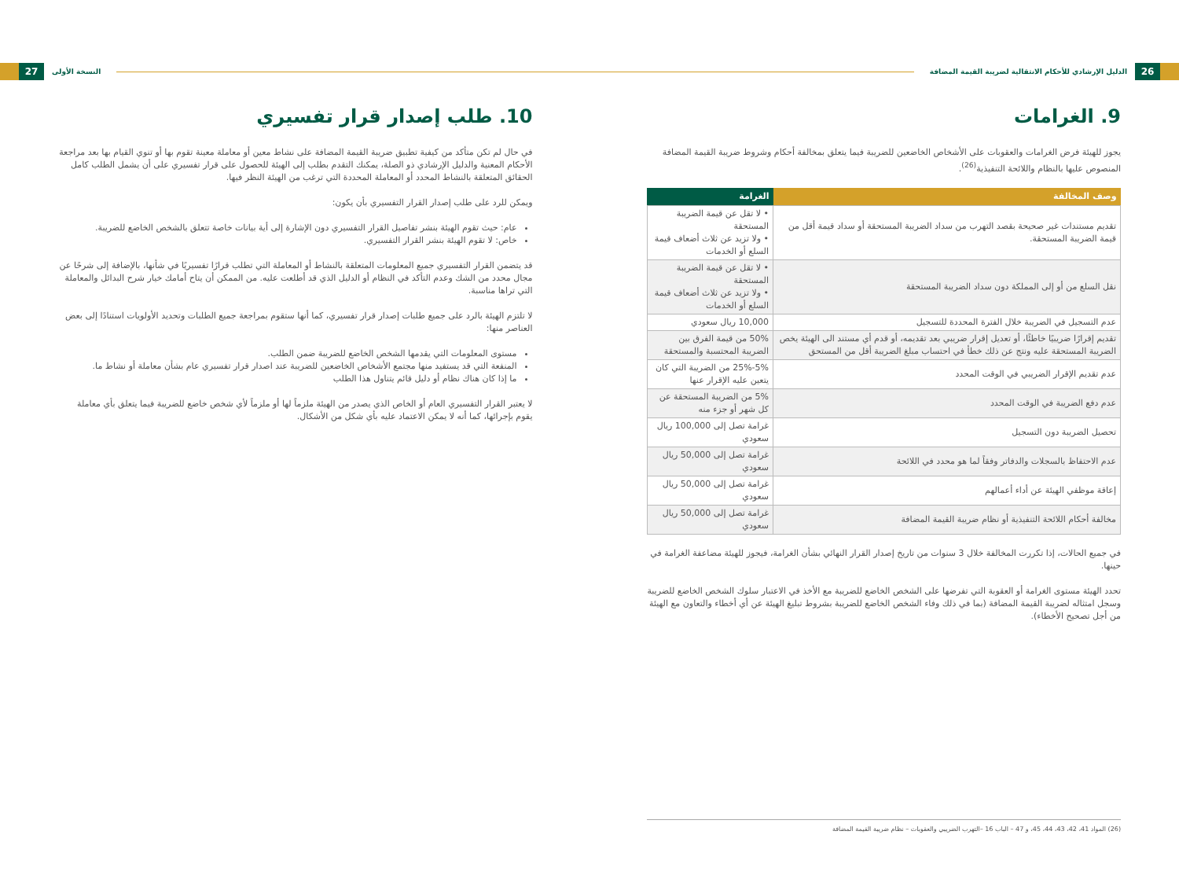26
الدليل الإرشادي للأحكام الانتقالية لضريبة القيمة المضافة
النسخة الأولى
27
9. الغرامات
يجوز للهيئة فرض الغرامات والعقوبات على الأشخاص الخاضعين للضريبة فيما يتعلق بمخالفة أحكام وشروط ضريبة القيمة المضافة المنصوص عليها بالنظام واللائحة التنفيذية<sup>(26)</sup>.
| وصف المخالفة | الغرامة |
| --- | --- |
| تقديم مستندات غير صحيحة بقصد التهرب من سداد الضريبة المستحقة أو سداد قيمة أقل من قيمة الضريبة المستحقة. | • لا تقل عن قيمة الضريبة المستحقة • ولا تزيد عن ثلاث أضعاف قيمة السلع أو الخدمات |
| نقل السلع من أو إلى المملكة دون سداد الضريبة المستحقة | • لا تقل عن قيمة الضريبة المستحقة • ولا تزيد عن ثلاث أضعاف قيمة السلع أو الخدمات |
| عدم التسجيل في الضريبة خلال الفترة المحددة للتسجيل | 10,000 ريال سعودي |
| تقديم إقرارًا ضريبيًا خاطئًا، أو تعديل إقرار ضريبي بعد تقديمه، أو قدم أي مستند الى الهيئة يخص الضريبة المستحقة عليه ونتج عن ذلك خطأ في احتساب مبلغ الضريبة أقل من المستحق | 50% من قيمة الفرق بين الضريبة المحتسبة والمستحقة |
| عدم تقديم الإقرار الضريبي في الوقت المحدد | 5%-25% من الضريبة التي كان يتعين عليه الإقرار عنها |
| عدم دفع الضريبة في الوقت المحدد | 5% من الضريبة المستحقة عن كل شهر أو جزء منه |
| تحصيل الضريبة دون التسجيل | غرامة تصل إلى 100,000 ريال سعودي |
| عدم الاحتفاظ بالسجلات والدفاتر وفقاً لما هو محدد في اللائحة | غرامة تصل إلى 50,000 ريال سعودي |
| إعاقة موظفي الهيئة عن أداء أعمالهم | غرامة تصل إلى 50,000 ريال سعودي |
| مخالفة أحكام اللائحة التنفيذية أو نظام ضريبة القيمة المضافة | غرامة تصل إلى 50,000 ريال سعودي |
في جميع الحالات، إذا تكررت المخالفة خلال 3 سنوات من تاريخ إصدار القرار النهائي بشأن الغرامة، فيجوز للهيئة مضاعفة الغرامة في حينها.
تحدد الهيئة مستوى الغرامة أو العقوبة التي تفرضها على الشخص الخاضع للضريبة مع الأخذ في الاعتبار سلوك الشخص الخاضع للضريبة وسجل امتثاله لضريبة القيمة المضافة (بما في ذلك وفاء الشخص الخاضع للضريبة بشروط تبليغ الهيئة عن أي أخطاء والتعاون مع الهيئة من أجل تصحيح الأخطاء).
(26) المواد 41، 42، 43، 44، 45، و 47 – الباب 16 –التهرب الضريبي والعقوبات – نظام ضريبة القيمة المضافة
10. طلب إصدار قرار تفسيري
في حال لم تكن متأكد من كيفية تطبيق ضريبة القيمة المضافة على نشاط معين أو معاملة معينة تقوم بها أو تنوي القيام بها بعد مراجعة الأحكام المعنية والدليل الإرشادي ذو الصلة، يمكنك التقدم بطلب إلى الهيئة للحصول على قرار تفسيري على أن يشمل الطلب كامل الحقائق المتعلقة بالنشاط المحدد أو المعاملة المحددة التي ترغب من الهيئة النظر فيها.
ويمكن للرد على طلب إصدار القرار التفسيري بأن يكون:
عام: حيث تقوم الهيئة بنشر تفاصيل القرار التفسيري دون الإشارة إلى أية بيانات خاصة تتعلق بالشخص الخاضع للضريبة.
خاص: لا تقوم الهيئة بنشر القرار التفسيري.
قد يتضمن القرار التفسيري جميع المعلومات المتعلقة بالنشاط أو المعاملة التي تطلب قرارًا تفسيريًا في شأنها، بالإضافة إلى شرحًا عن مجال محدد من الشك وعدم التأكد في النظام أو الدليل الذي قد أطلعت عليه. من الممكن أن يتاح أمامك خيار شرح البدائل والمعاملة التي تراها مناسبة.
لا تلتزم الهيئة بالرد على جميع طلبات إصدار قرار تفسيري، كما أنها ستقوم بمراجعة جميع الطلبات وتحديد الأولويات استنادًا إلى بعض العناصر منها:
مستوى المعلومات التي يقدمها الشخص الخاضع للضريبة ضمن الطلب.
المنفعة التي قد يستفيد منها مجتمع الأشخاص الخاضعين للضريبة عند اصدار قرار تفسيري عام بشأن معاملة أو نشاط ما.
ما إذا كان هناك نظام أو دليل قائم يتناول هذا الطلب
لا يعتبر القرار التفسيري العام أو الخاص الذي يصدر من الهيئة ملزماً لها أو ملزماً لأي شخص خاضع للضريبة فيما يتعلق بأي معاملة يقوم بإجرائها، كما أنه لا يمكن الاعتماد عليه بأي شكل من الأشكال.